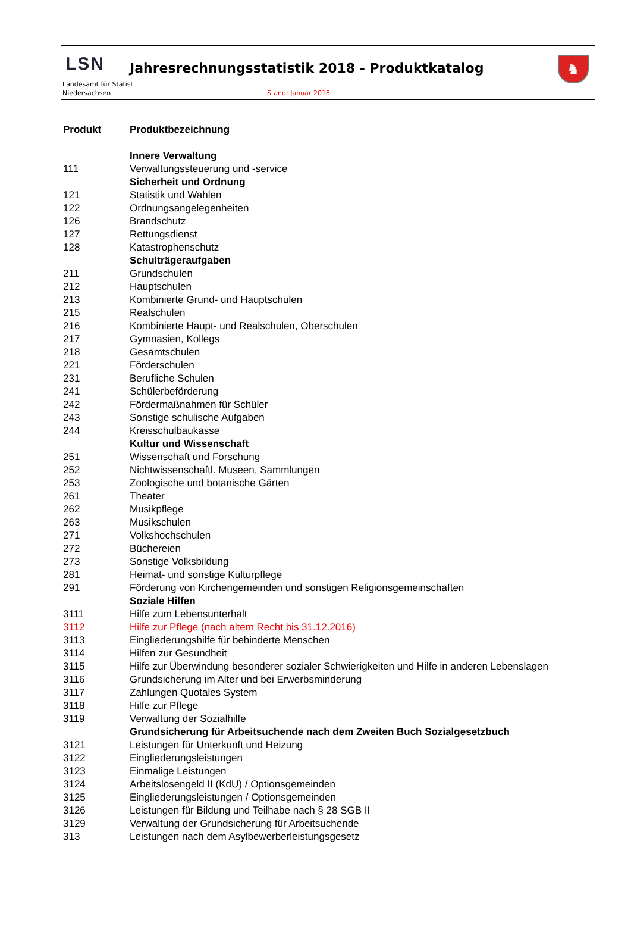LSN
Landesamt für Statist
Niedersachsen
Jahresrechnungsstatistik 2018 - Produktkatalog
Stand: Januar 2018
♞
| Produkt | Produktbezeichnung |
| --- | --- |
| | Innere Verwaltung |
| 111 | Verwaltungssteuerung und -service |
| | Sicherheit und Ordnung |
| 121 | Statistik und Wahlen |
| 122 | Ordnungsangelegenheiten |
| 126 | Brandschutz |
| 127 | Rettungsdienst |
| 128 | Katastrophenschutz |
| | Schulträgeraufgaben |
| 211 | Grundschulen |
| 212 | Hauptschulen |
| 213 | Kombinierte Grund- und Hauptschulen |
| 215 | Realschulen |
| 216 | Kombinierte Haupt- und Realschulen, Oberschulen |
| 217 | Gymnasien, Kollegs |
| 218 | Gesamtschulen |
| 221 | Förderschulen |
| 231 | Berufliche Schulen |
| 241 | Schülerbeförderung |
| 242 | Fördermaßnahmen für Schüler |
| 243 | Sonstige schulische Aufgaben |
| 244 | Kreisschulbaukasse |
| | Kultur und Wissenschaft |
| 251 | Wissenschaft und Forschung |
| 252 | Nichtwissenschaftl. Museen, Sammlungen |
| 253 | Zoologische und botanische Gärten |
| 261 | Theater |
| 262 | Musikpflege |
| 263 | Musikschulen |
| 271 | Volkshochschulen |
| 272 | Büchereien |
| 273 | Sonstige Volksbildung |
| 281 | Heimat- und sonstige Kulturpflege |
| 291 | Förderung von Kirchengemeinden und sonstigen Religionsgemeinschaften |
| | Soziale Hilfen |
| 3111 | Hilfe zum Lebensunterhalt |
| 3112 | Hilfe zur Pflege (nach altem Recht bis 31.12.2016) |
| 3113 | Eingliederungshilfe für behinderte Menschen |
| 3114 | Hilfen zur Gesundheit |
| 3115 | Hilfe zur Überwindung besonderer sozialer Schwierigkeiten und Hilfe in anderen Lebenslagen |
| 3116 | Grundsicherung im Alter und bei Erwerbsminderung |
| 3117 | Zahlungen Quotales System |
| 3118 | Hilfe zur Pflege |
| 3119 | Verwaltung der Sozialhilfe |
| | Grundsicherung für Arbeitsuchende nach dem Zweiten Buch Sozialgesetzbuch |
| 3121 | Leistungen für Unterkunft und Heizung |
| 3122 | Eingliederungsleistungen |
| 3123 | Einmalige Leistungen |
| 3124 | Arbeitslosengeld II (KdU) / Optionsgemeinden |
| 3125 | Eingliederungsleistungen / Optionsgemeinden |
| 3126 | Leistungen für Bildung und Teilhabe nach § 28 SGB II |
| 3129 | Verwaltung der Grundsicherung für Arbeitsuchende |
| 313 | Leistungen nach dem Asylbewerberleistungsgesetz |